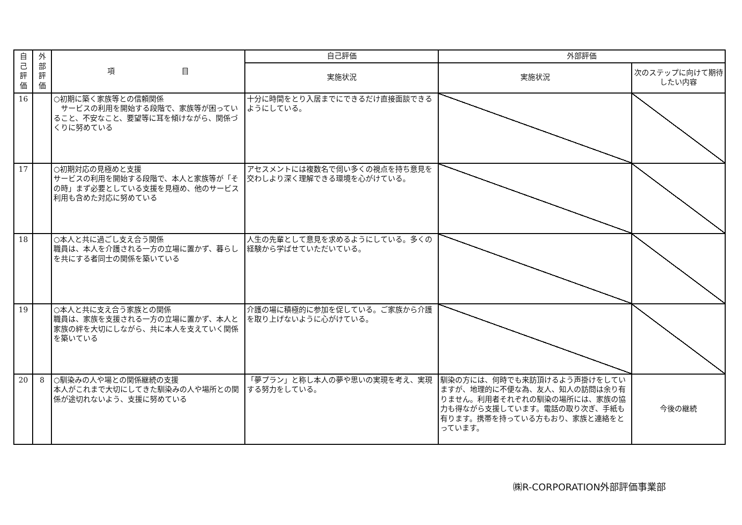| 自 己 評 価 | 外 部 評 価 | 項 目 | 自己評価 | 外部評価 | |
| --- | --- | --- | --- | --- | --- |
| | | | 実施状況 | 実施状況 | 次のステップに向けて期待したい内容 |
| 16 | | ○初期に築く家族等との信頼関係 サービスの利用を開始する段階で、家族等が困っていること、不安なこと、要望等に耳を傾けながら、関係づくりに努めている | 十分に時間をとり入居までにできるだけ直接面談できるようにしている。 | | |
| 17 | | ○初期対応の見極めと支援 サービスの利用を開始する段階で、本人と家族等が「その時」まず必要としている支援を見極め、他のサービス利用も含めた対応に努めている | アセスメントには複数名で伺い多くの視点を持ち意見を交わしより深く理解できる環境を心がけている。 | | |
| 18 | | ○本人と共に過ごし支え合う関係 職員は、本人を介護される一方の立場に置かず、暮らしを共にする者同士の関係を築いている | 人生の先輩として意見を求めるようにしている。多くの経験から学ばせていただいている。 | | |
| 19 | | ○本人と共に支え合う家族との関係 職員は、家族を支援される一方の立場に置かず、本人と家族の絆を大切にしながら、共に本人を支えていく関係を築いている | 介護の場に積極的に参加を促している。ご家族から介護を取り上げないように心がけている。 | | |
| 20 | 8 | ○馴染みの人や場との関係継続の支援 本人がこれまで大切にしてきた馴染みの人や場所との関係が途切れないよう、支援に努めている | 「夢プラン」と称し本人の夢や思いの実現を考え、実現する努力をしている。 | 馴染の方には、何時でも来訪頂けるよう声掛けをしていますが、地理的に不便な為、友人、知人の訪問は余り有りません。利用者それぞれの馴染の場所には、家族の協力も得ながら支援しています。電話の取り次ぎ、手紙も有ります。携帯を持っている方もおり、家族と連絡をとっています。 | 今後の継続 |
㈱R-CORPORATION外部評価事業部